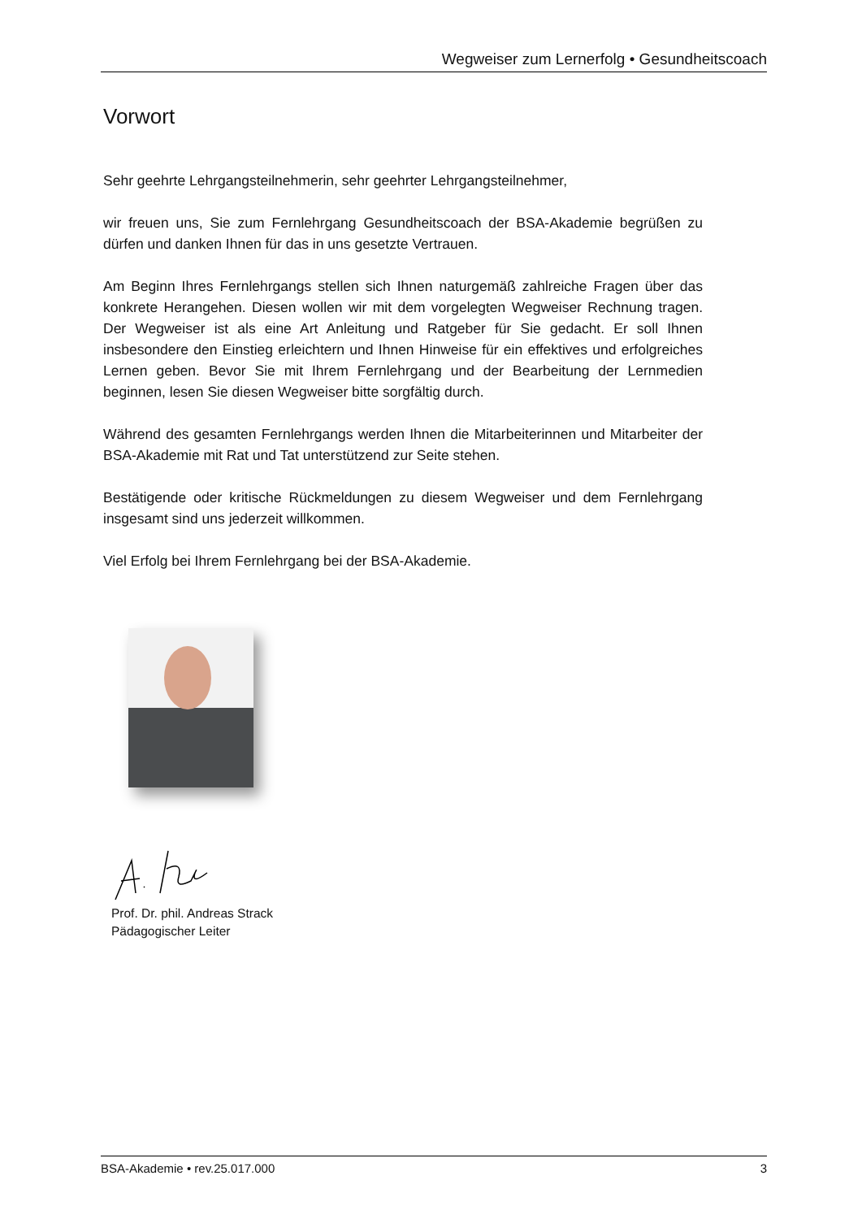Wegweiser zum Lernerfolg • Gesundheitscoach
Vorwort
Sehr geehrte Lehrgangsteilnehmerin, sehr geehrter Lehrgangsteilnehmer,
wir freuen uns, Sie zum Fernlehrgang Gesundheitscoach der BSA-Akademie begrüßen zu dürfen und danken Ihnen für das in uns gesetzte Vertrauen.
Am Beginn Ihres Fernlehrgangs stellen sich Ihnen naturgemäß zahlreiche Fragen über das konkrete Herangehen. Diesen wollen wir mit dem vorgelegten Wegweiser Rechnung tragen. Der Wegweiser ist als eine Art Anleitung und Ratgeber für Sie gedacht. Er soll Ihnen insbesondere den Einstieg erleichtern und Ihnen Hinweise für ein effektives und erfolgreiches Lernen geben. Bevor Sie mit Ihrem Fernlehrgang und der Bearbeitung der Lernmedien beginnen, lesen Sie diesen Wegweiser bitte sorgfältig durch.
Während des gesamten Fernlehrgangs werden Ihnen die Mitarbeiterinnen und Mitarbeiter der BSA-Akademie mit Rat und Tat unterstützend zur Seite stehen.
Bestätigende oder kritische Rückmeldungen zu diesem Wegweiser und dem Fernlehrgang insgesamt sind uns jederzeit willkommen.
Viel Erfolg bei Ihrem Fernlehrgang bei der BSA-Akademie.
Prof. Dr. phil. Andreas Strack
Pädagogischer Leiter
BSA-Akademie • rev.25.017.000 3